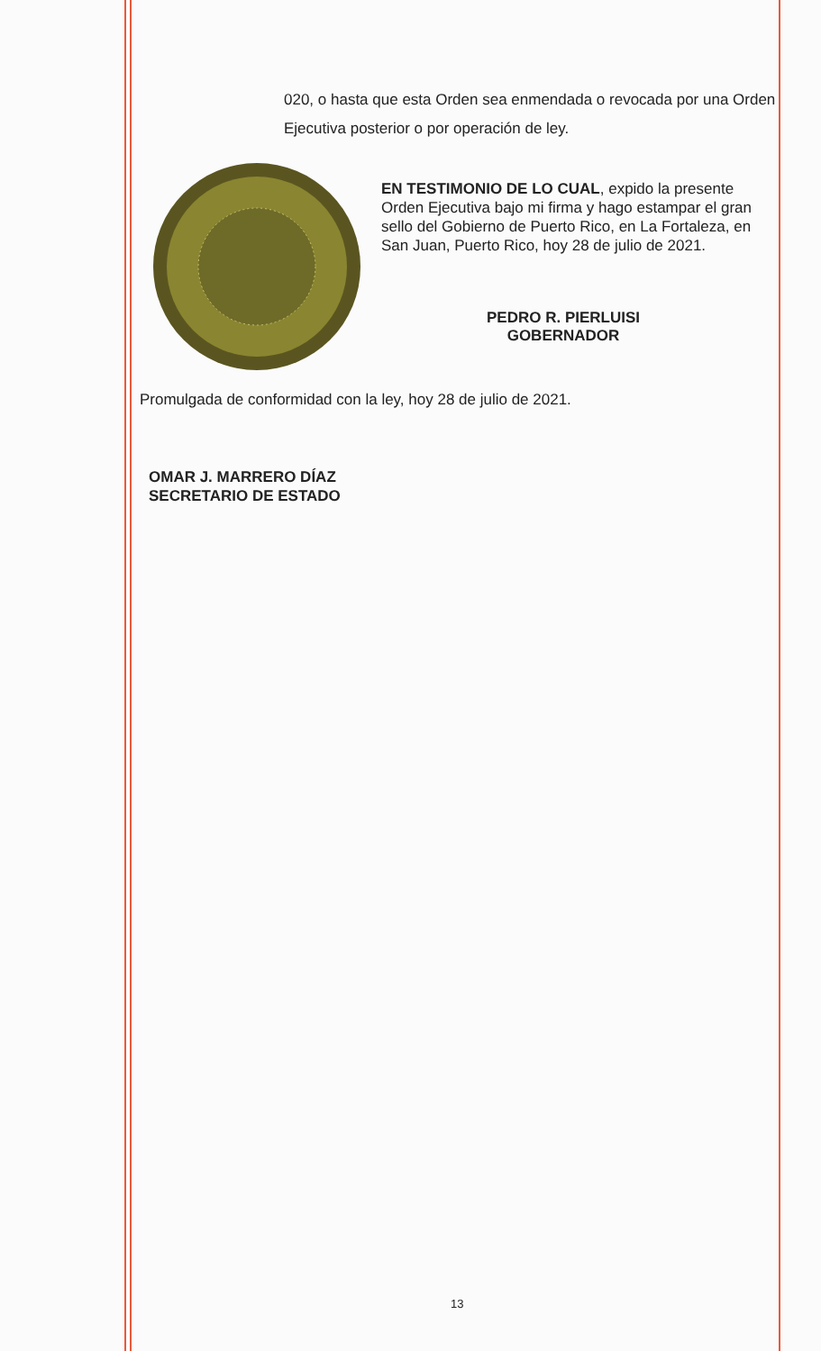020, o hasta que esta Orden sea enmendada o revocada por una Orden Ejecutiva posterior o por operación de ley.
EN TESTIMONIO DE LO CUAL, expido la presente Orden Ejecutiva bajo mi firma y hago estampar el gran sello del Gobierno de Puerto Rico, en La Fortaleza, en San Juan, Puerto Rico, hoy 28 de julio de 2021.
PEDRO R. PIERLUISI
GOBERNADOR
Promulgada de conformidad con la ley, hoy 28 de julio de 2021.
OMAR J. MARRERO DÍAZ
SECRETARIO DE ESTADO
13